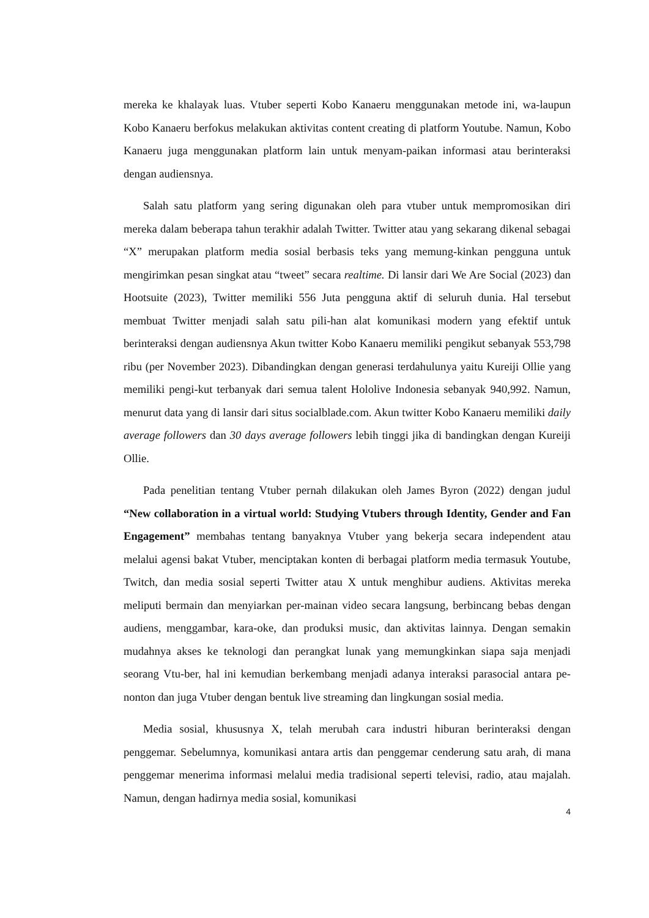mereka ke khalayak luas. Vtuber seperti Kobo Kanaeru menggunakan metode ini, wa-laupun Kobo Kanaeru berfokus melakukan aktivitas content creating di platform Youtube. Namun, Kobo Kanaeru juga menggunakan platform lain untuk menyam-paikan informasi atau berinteraksi dengan audiensnya.
Salah satu platform yang sering digunakan oleh para vtuber untuk mempromosikan diri mereka dalam beberapa tahun terakhir adalah Twitter. Twitter atau yang sekarang dikenal sebagai “X” merupakan platform media sosial berbasis teks yang memung-kinkan pengguna untuk mengirimkan pesan singkat atau “tweet” secara realtime. Di lansir dari We Are Social (2023) dan Hootsuite (2023), Twitter memiliki 556 Juta pengguna aktif di seluruh dunia. Hal tersebut membuat Twitter menjadi salah satu pili-han alat komunikasi modern yang efektif untuk berinteraksi dengan audiensnya Akun twitter Kobo Kanaeru memiliki pengikut sebanyak 553,798 ribu (per November 2023). Dibandingkan dengan generasi terdahulunya yaitu Kureiji Ollie yang memiliki pengi-kut terbanyak dari semua talent Hololive Indonesia sebanyak 940,992. Namun, menurut data yang di lansir dari situs socialblade.com. Akun twitter Kobo Kanaeru memiliki daily average followers dan 30 days average followers lebih tinggi jika di bandingkan dengan Kureiji Ollie.
Pada penelitian tentang Vtuber pernah dilakukan oleh James Byron (2022) dengan judul “New collaboration in a virtual world: Studying Vtubers through Identity, Gender and Fan Engagement” membahas tentang banyaknya Vtuber yang bekerja secara independent atau melalui agensi bakat Vtuber, menciptakan konten di berbagai platform media termasuk Youtube, Twitch, dan media sosial seperti Twitter atau X untuk menghibur audiens. Aktivitas mereka meliputi bermain dan menyiarkan per-mainan video secara langsung, berbincang bebas dengan audiens, menggambar, kara-oke, dan produksi music, dan aktivitas lainnya. Dengan semakin mudahnya akses ke teknologi dan perangkat lunak yang memungkinkan siapa saja menjadi seorang Vtu-ber, hal ini kemudian berkembang menjadi adanya interaksi parasocial antara pe-nonton dan juga Vtuber dengan bentuk live streaming dan lingkungan sosial media.
Media sosial, khususnya X, telah merubah cara industri hiburan berinteraksi dengan penggemar. Sebelumnya, komunikasi antara artis dan penggemar cenderung satu arah, di mana penggemar menerima informasi melalui media tradisional seperti televisi, radio, atau majalah. Namun, dengan hadirnya media sosial, komunikasi
4